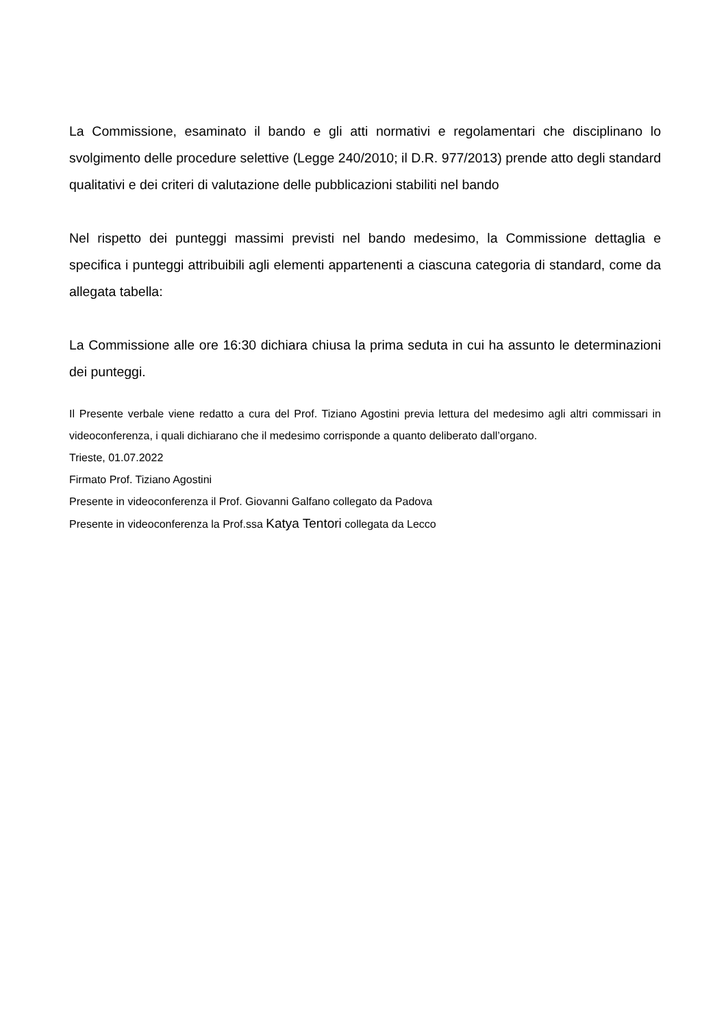La Commissione, esaminato il bando e gli atti normativi e regolamentari che disciplinano lo svolgimento delle procedure selettive (Legge 240/2010; il D.R. 977/2013) prende atto degli standard qualitativi e dei criteri di valutazione delle pubblicazioni stabiliti nel bando
Nel rispetto dei punteggi massimi previsti nel bando medesimo, la Commissione dettaglia e specifica i punteggi attribuibili agli elementi appartenenti a ciascuna categoria di standard, come da allegata tabella:
La Commissione alle ore 16:30 dichiara chiusa la prima seduta in cui ha assunto le determinazioni dei punteggi.
Il Presente verbale viene redatto a cura del Prof. Tiziano Agostini previa lettura del medesimo agli altri commissari in videoconferenza, i quali dichiarano che il medesimo corrisponde a quanto deliberato dall’organo.
Trieste, 01.07.2022
Firmato Prof. Tiziano Agostini
Presente in videoconferenza il Prof. Giovanni Galfano collegato da Padova
Presente in videoconferenza la Prof.ssa Katya Tentori collegata da Lecco